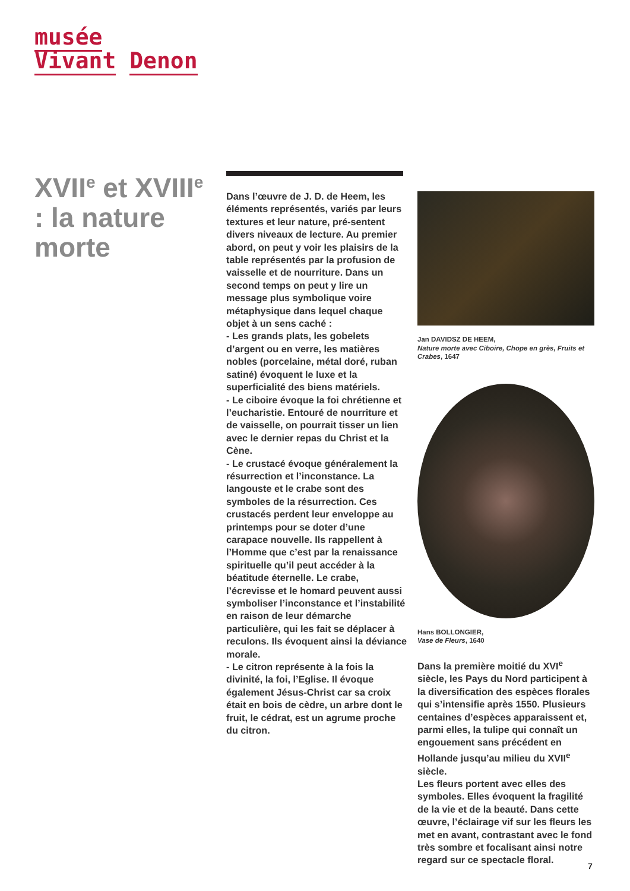musée
Vivant Denon
XVII<sup>e</sup> et XVIII<sup>e</sup> : la nature morte
Dans l’œuvre de J. D. de Heem, les éléments représentés, variés par leurs textures et leur nature, pré-sentent divers niveaux de lecture. Au premier abord, on peut y voir les plaisirs de la table représentés par la profusion de vaisselle et de nourriture. Dans un second temps on peut y lire un message plus symbolique voire métaphysique dans lequel chaque objet à un sens caché :
- Les grands plats, les gobelets d’argent ou en verre, les matières nobles (porcelaine, métal doré, ruban satiné) évoquent le luxe et la superficialité des biens matériels.
- Le ciboire évoque la foi chrétienne et l’eucharistie. Entouré de nourriture et de vaisselle, on pourrait tisser un lien avec le dernier repas du Christ et la Cène.
- Le crustacé évoque généralement la résurrection et l’inconstance. La langouste et le crabe sont des symboles de la résurrection. Ces crustacés perdent leur enveloppe au printemps pour se doter d’une carapace nouvelle. Ils rappellent à l’Homme que c’est par la renaissance spirituelle qu’il peut accéder à la béatitude éternelle. Le crabe, l’écrevisse et le homard peuvent aussi symboliser l’inconstance et l’instabilité en raison de leur démarche particulière, qui les fait se déplacer à reculons. Ils évoquent ainsi la déviance morale.
- Le citron représente à la fois la divinité, la foi, l’Eglise. Il évoque également Jésus-Christ car sa croix était en bois de cèdre, un arbre dont le fruit, le cédrat, est un agrume proche du citron.
Jan DAVIDSZ DE HEEM,
Nature morte avec Ciboire, Chope en grès, Fruits et Crabes, 1647
Hans BOLLONGIER,
Vase de Fleurs, 1640
Dans la première moitié du XVI<sup>e</sup> siècle, les Pays du Nord participent à la diversification des espèces florales qui s’intensifie après 1550. Plusieurs centaines d’espèces apparaissent et, parmi elles, la tulipe qui connaît un engouement sans précédent en Hollande jusqu’au milieu du XVII<sup>e</sup> siècle.
Les fleurs portent avec elles des symboles. Elles évoquent la fragilité de la vie et de la beauté. Dans cette œuvre, l’éclairage vif sur les fleurs les met en avant, contrastant avec le fond très sombre et focalisant ainsi notre regard sur ce spectacle floral.
7